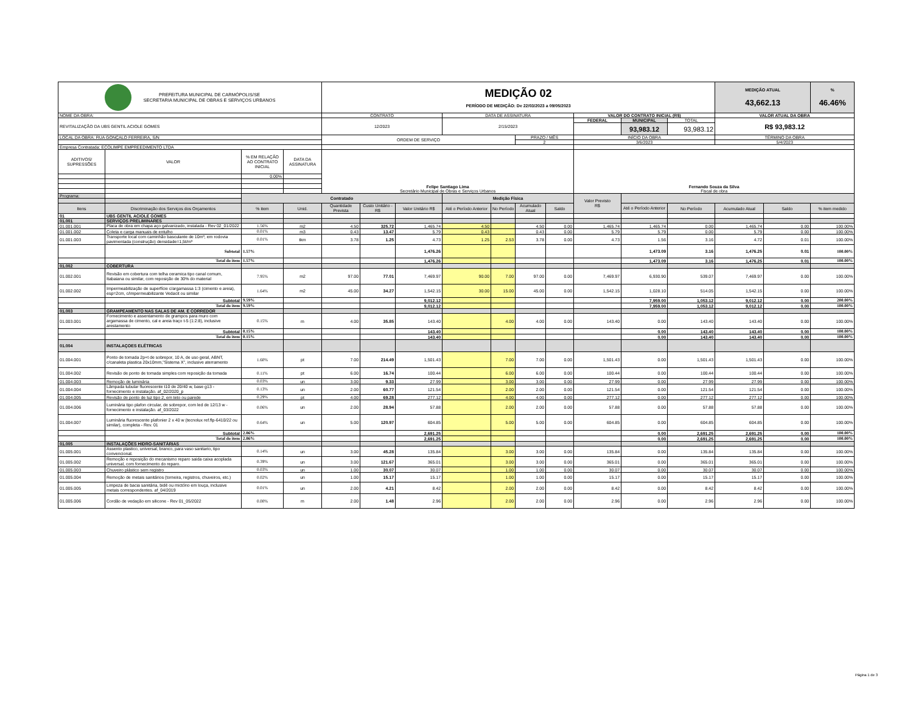| PREFEITURA MUNICIPAL DE CARMÓPOLIS/SE SECRETARIA MUNICIPAL DE OBRAS E SERVIÇOS URBANOS | | | | MEDIÇÃO 02 PERÍODO DE MEDIÇÃO: De 22/03/2023 a 09/05/2023 | | | | | | | | | | MEDIÇÃO ATUAL 43,662.13 | | % 46.46% |
| NOME DA OBRA: | | | | CONTRATO | | | DATA DE ASSINATURA | | | | VALOR DO CONTRATO INICIAL (R$) | | | VALOR ATUAL DA OBRA | | |
| REVITALIZAÇÃO DA UBS GENTIL ACIOLE GOMES | | | | 12/2023 | | | 2/15/2023 | | | | FEDERAL | MUNICIPAL | TOTAL | R$ 93,983.12 | | |
| | | | | | | | | | | | | 93,983.12 | 93,983.12 | | | |
| LOCAL DA OBRA: RUA GONÇALO FERREIRA, S/N | | | | ORDEM DE SERVIÇO | | | | | PRAZO / MÊS | | INÍCIO DA OBRA | | | TÉRMINO DA OBRA | | |
| | | | | | | | | | 2 | | 3/6/2023 | | | 5/4/2023 | | |
| Empresa Contratada: ECOLIMPE EMPREEDIMENTO LTDA | | | | | | | | | | | | | | | | |
| ADITIVOS/ SUPRESSÕES | VALOR | % EM RELAÇÃO AO CONTRATO INICIAL | DATA DA ASSINATURA | Felipe Santiago Lima Secretário Municipal de Obras e Serviços Urbanos | | | | | | | Fernando Souza da Silva Fiscal de obra | | | | | |
| | | 0.00% | | | | | | | | | | | | | | |
| Programa: | | Contratado | | | | | Medição Física | | | | Valor Previsto R$ | | | | | |
| Itens | Discriminação dos Serviços dos Orçamentos | % item | Unid. | Quantidade Prevista | Custo Unitário - R$ | Valor Unitário R$ | | | | | | | | | | |
| | | | | | | | Até o Período Anterior | No Período | Acumulado Atual | Saldo | | Até o Período Anterior | No Período | Acumulado Atual | Saldo | % item medido |
| 01 | UBS GENTIL ACIOLE GOMES | | | | | | | | | | | | | | | |
| 01.001 | SERVIÇOS PRELIMINARES | | | | | | | | | | | | | | | |
| 01.001.001 | Placa de obra em chapa aço galvanizado, instalada - Rev 02_01/2022 | 1.56% | m2 | 4.50 | 325.72 | 1,465.74 | 4.50 | | 4.50 | 0.00 | 1,465.74 | 1,465.74 | 0.00 | 1,465.74 | 0.00 | 100.00% |
| 01.001.002 | Coleta e carga manuais de entulho | 0.01% | m3 | 0.43 | 13.47 | 5.79 | 0.43 | | 0.43 | 0.00 | 5.79 | 5.79 | 0.00 | 5.79 | 0.00 | 100.00% |
| 01.001.003 | Transporte local com caminhão basculante de 10m³, em rodovia pavimentada (construção) densidade=1,5t/m³ | 0.01% | tkm | 3.78 | 1.25 | 4.73 | 1.25 | 2.53 | 3.78 | 0.00 | 4.73 | 1.56 | 3.16 | 4.72 | 0.01 | 100.00% |
| | Subtotal | 1.57% | | | | 1,476.26 | | | | | | 1,473.09 | 3.16 | 1,476.25 | 0.01 | 100.00% |
| | Total do item | 1.57% | | | | 1,476.26 | | | | | | 1,473.09 | 3.16 | 1,476.25 | 0.01 | 100.00% |
| 01.002 | COBERTURA | | | | | | | | | | | | | | | |
| 01.002.001 | Revisão em cobertura com telha ceramica tipo canal comum, Itabaiana ou similar, com reposição de 30% do material | 7.95% | m2 | 97.00 | 77.01 | 7,469.97 | 90.00 | 7.00 | 97.00 | 0.00 | 7,469.97 | 6,930.90 | 539.07 | 7,469.97 | 0.00 | 100.00% |
| 01.002.002 | Impermeabilização de superfície c/argamassa 1:3 (cimento e areia), esp=2cm, c/impermeabilizante Vedacit ou similar | 1.64% | m2 | 45.00 | 34.27 | 1,542.15 | 30.00 | 15.00 | 45.00 | 0.00 | 1,542.15 | 1,028.10 | 514.05 | 1,542.15 | 0.00 | 100.00% |
| | Subtotal | 9.59% | | | | 9,012.12 | | | | | | 7,959.00 | 1,053.12 | 9,012.12 | 0.00 | 200.00% |
| | Total do item | 9.59% | | | | 9,012.12 | | | | | | 7,959.00 | 1,053.12 | 9,012.12 | 0.00 | 100.00% |
| 01.003 | GRAMPEAMENTO NAS SALAS DE AM. E CORREDOR | | | | | | | | | | | | | | | |
| 01.003.001 | Fornecimento e assentamento de grampos para muro com argamassa de cimento, cal e areia traço t-5 (1:2:8), inclusive arestamento | 0.15% | m | 4.00 | 35.85 | 143.40 | | 4.00 | 4.00 | 0.00 | 143.40 | 0.00 | 143.40 | 143.40 | 0.00 | 100.00% |
| | Subtotal | 0.15% | | | | 143.40 | | | | | | 0.00 | 143.40 | 143.40 | 0.00 | 100.00% |
| | Total do item | 0.15% | | | | 143.40 | | | | | | 0.00 | 143.40 | 143.40 | 0.00 | 100.00% |
| 01.004 | INSTALAÇOES ELÉTRICAS | | | | | | | | | | | | | | | |
| 01.004.001 | Ponto de tomada 2p+t de sobrepor, 10 A, de uso geral, ABNT, c/canaleta plastica 20x10mm,"Sistema X", inclusive aterramento | 1.60% | pt | 7.00 | 214.49 | 1,501.43 | | 7.00 | 7.00 | 0.00 | 1,501.43 | 0.00 | 1,501.43 | 1,501.43 | 0.00 | 100.00% |
| 01.004.002 | Revisão de ponto de tomada simples com reposição da tomada | 0.11% | pt | 6.00 | 16.74 | 100.44 | | 6.00 | 6.00 | 0.00 | 100.44 | 0.00 | 100.44 | 100.44 | 0.00 | 100.00% |
| 01.004.003 | Remoção de luminária | 0.03% | un | 3.00 | 9.33 | 27.99 | | 3.00 | 3.00 | 0.00 | 27.99 | 0.00 | 27.99 | 27.99 | 0.00 | 100.00% |
| 01.004.004 | Lâmpada tubular fluorescente t10 de 20/40 w, base g13 - fornecimento e instalação. af_02/2020_p | 0.13% | un | 2.00 | 60.77 | 121.54 | | 2.00 | 2.00 | 0.00 | 121.54 | 0.00 | 121.54 | 121.54 | 0.00 | 100.00% |
| 01.004.005 | Revisão de ponto de luz tipo 2, em teto ou parede | 0.29% | pt | 4.00 | 69.28 | 277.12 | | 4.00 | 4.00 | 0.00 | 277.12 | 0.00 | 277.12 | 277.12 | 0.00 | 100.00% |
| 01.004.006 | Luminária tipo plafon circular, de sobrepor, com led de 12/13 w - fornecimento e instalação. af_03/2022 | 0.06% | un | 2.00 | 28.94 | 57.88 | | 2.00 | 2.00 | 0.00 | 57.88 | 0.00 | 57.88 | 57.88 | 0.00 | 100.00% |
| 01.004.007 | Luminária fluorescente plafonier 2 x 40 w (tecnolux ref.flp-6410/22 ou similar), completa - Rev. 01 | 0.64% | un | 5.00 | 120.97 | 604.85 | | 5.00 | 5.00 | 0.00 | 604.85 | 0.00 | 604.85 | 604.85 | 0.00 | 100.00% |
| | Subtotal | 2.86% | | | | 2,691.25 | | | | | | 0.00 | 2,691.25 | 2,691.25 | 0.00 | 100.00% |
| | Total do item | 2.86% | | | | 2,691.25 | | | | | | 0.00 | 2,691.25 | 2,691.25 | 0.00 | 100.00% |
| 01.005 | INSTALAÇÕES HIDRO-SANITÁRIAS | | | | | | | | | | | | | | | |
| 01.005.001 | Assento plastico, universal, branco, para vaso sanitario, tipo convencional. | 0.14% | un | 3.00 | 45.28 | 135.84 | | 3.00 | 3.00 | 0.00 | 135.84 | 0.00 | 135.84 | 135.84 | 0.00 | 100.00% |
| 01.005.002 | Remoção e reposição do mecanismo reparo saida caixa acoplada universal, com fornecimento do reparo. | 0.39% | un | 3.00 | 121.67 | 365.01 | | 3.00 | 3.00 | 0.00 | 365.01 | 0.00 | 365.01 | 365.01 | 0.00 | 100.00% |
| 01.005.003 | Chuveiro plástico sem registro | 0.03% | un | 1.00 | 30.07 | 30.07 | | 1.00 | 1.00 | 0.00 | 30.07 | 0.00 | 30.07 | 30.07 | 0.00 | 100.00% |
| 01.005.004 | Remoção de metais sanitários (torneira, registros, chuveiros, etc.) | 0.02% | un | 1.00 | 15.17 | 15.17 | | 1.00 | 1.00 | 0.00 | 15.17 | 0.00 | 15.17 | 15.17 | 0.00 | 100.00% |
| 01.005.005 | Limpeza de bacia sanitária, bidê ou mictório em louça, inclusive metais correspondentes. af_04/2019 | 0.01% | un | 2.00 | 4.21 | 8.42 | | 2.00 | 2.00 | 0.00 | 8.42 | 0.00 | 8.42 | 8.42 | 0.00 | 100.00% |
| 01.005.006 | Cordão de vedação em silicone - Rev 01_05/2022 | 0.00% | m | 2.00 | 1.48 | 2.96 | | 2.00 | 2.00 | 0.00 | 2.96 | 0.00 | 2.96 | 2.96 | 0.00 | 100.00% |
Página 1 de 3